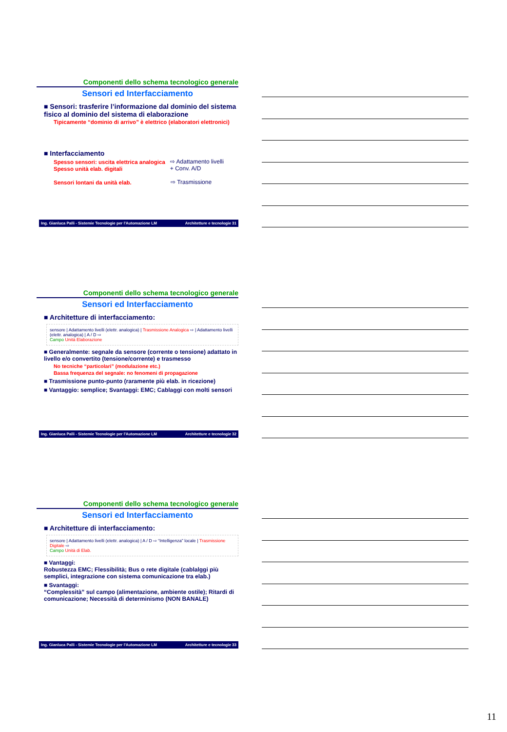Componenti dello schema tecnologico generale
Sensori ed Interfacciamento
■ Sensori: trasferire l’informazione dal dominio del sistema fisico al dominio del sistema di elaborazione
Tipicamente “dominio di arrivo” è elettrico (elaboratori elettronici)
■ Interfacciamento
Spesso sensori: uscita elettrica analogica
Spesso unità elab. digitali
⇨ Adattamento livelli
+ Conv. A/D
Sensori lontani da unità elab. ⇨ Trasmissione
Ing. Gianluca Palli - Sistemie Tecnologie per l'Automazione LM Architetture e tecnologie 31
Componenti dello schema tecnologico generale
Sensori ed Interfacciamento
■ Architetture di interfacciamento:
sensore | Adattamento livelli (elettr. analogica) | Trasmissione Analogica ⇨ | Adattamento livelli (elettr. analogica) | A / D ⇨
Campo Unità Elaborazione
■ Generalmente: segnale da sensore (corrente o tensione) adattato in livello e/o convertito (tensione/corrente) e trasmesso
No tecniche “particolari” (modulazione etc.)
Bassa frequenza del segnale: no fenomeni di propagazione
■ Trasmissione punto-punto (raramente più elab. in ricezione)
■ Vantaggio: semplice; Svantaggi: EMC; Cablaggi con molti sensori
Ing. Gianluca Palli - Sistemie Tecnologie per l'Automazione LM Architetture e tecnologie 32
Componenti dello schema tecnologico generale
Sensori ed Interfacciamento
■ Architetture di interfacciamento:
sensore | Adattamento livelli (elettr. analogica) | A / D ⇨ “Intelligenza” locale | Trasmissione Digitale ⇨
Campo Unità di Elab.
■ Vantaggi:
Robustezza EMC; Flessibilità; Bus o rete digitale (cablalggi più semplici, integrazione con sistema comunicazione tra elab.)
■ Svantaggi:
“Complessità” sul campo (alimentazione, ambiente ostile); Ritardi di comunicazione; Necessità di determinismo (NON BANALE)
Ing. Gianluca Palli - Sistemie Tecnologie per l'Automazione LM Architetture e tecnologie 33
11